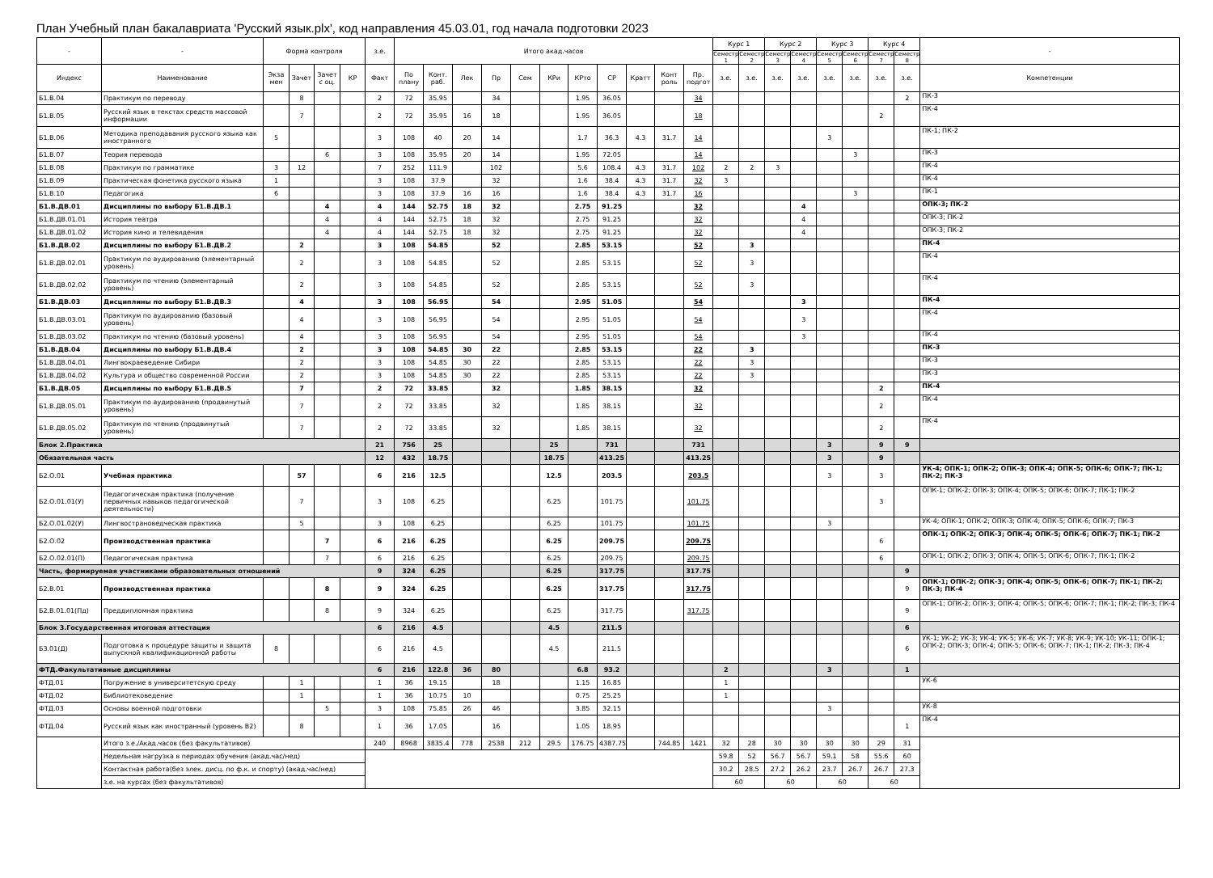План Учебный план бакалавриата 'Русский язык.plx', код направления 45.03.01, год начала подготовки 2023
| - | - | Форма контроля | | | | з.е. | Итого акад.часов | | | | | | | | | | | Курс 1 | | Курс 2 | | Курс 3 | | Курс 4 | | - |
| --- | --- | --- | --- | --- | --- | --- | --- | --- | --- | --- | --- | --- | --- | --- | --- | --- | --- | --- | --- | --- | --- | --- | --- | --- | --- | --- |
| | | | | | | | | | | | | | | | | | | Семестр 1 | Семестр 2 | Семестр 3 | Семестр 4 | Семестр 5 | Семестр 6 | Семестр 7 | Семестр 8 | |
| Индекс | Наименование | Экза мен | Зачет | Зачет с оц. | КР | Факт | По плану | Конт. раб. | Лек | Пр | Сем | КРи | КРто | СР | Кратт | Конт роль | Пр. подгот | з.е. | з.е. | з.е. | з.е. | з.е. | з.е. | з.е. | з.е. | Компетенции |
| Б1.В.04 | Практикум по переводу | | 8 | | | 2 | 72 | 35.95 | | 34 | | | 1.95 | 36.05 | | | 34 | | | | | | | | 2 | ПК-3 |
| Б1.В.05 | Русский язык в текстах средств массовой информации | | 7 | | | 2 | 72 | 35.95 | 16 | 18 | | | 1.95 | 36.05 | | | 18 | | | | | | | 2 | | ПК-4 |
| Б1.В.06 | Методика преподавания русского языка как иностранного | 5 | | | | 3 | 108 | 40 | 20 | 14 | | | 1.7 | 36.3 | 4.3 | 31.7 | 14 | | | | | 3 | | | | ПК-1; ПК-2 |
| Б1.В.07 | Теория перевода | | | 6 | | 3 | 108 | 35.95 | 20 | 14 | | | 1.95 | 72.05 | | | 14 | | | | | | 3 | | | ПК-3 |
| Б1.В.08 | Практикум по грамматике | 3 | 12 | | | 7 | 252 | 111.9 | | 102 | | | 5.6 | 108.4 | 4.3 | 31.7 | 102 | 2 | 2 | 3 | | | | | | ПК-4 |
| Б1.В.09 | Практическая фонетика русского языка | 1 | | | | 3 | 108 | 37.9 | | 32 | | | 1.6 | 38.4 | 4.3 | 31.7 | 32 | 3 | | | | | | | | ПК-4 |
| Б1.В.10 | Педагогика | 6 | | | | 3 | 108 | 37.9 | 16 | 16 | | | 1.6 | 38.4 | 4.3 | 31.7 | 16 | | | | | | 3 | | | ПК-1 |
| Б1.В.ДВ.01 | Дисциплины по выбору Б1.В.ДВ.1 | | | 4 | | 4 | 144 | 52.75 | 18 | 32 | | | 2.75 | 91.25 | | | 32 | | | | 4 | | | | | ОПК-3; ПК-2 |
| Б1.В.ДВ.01.01 | История театра | | | 4 | | 4 | 144 | 52.75 | 18 | 32 | | | 2.75 | 91.25 | | | 32 | | | | 4 | | | | | ОПК-3; ПК-2 |
| Б1.В.ДВ.01.02 | История кино и телевидения | | | 4 | | 4 | 144 | 52.75 | 18 | 32 | | | 2.75 | 91.25 | | | 32 | | | | 4 | | | | | ОПК-3; ПК-2 |
| Б1.В.ДВ.02 | Дисциплины по выбору Б1.В.ДВ.2 | | 2 | | | 3 | 108 | 54.85 | | 52 | | | 2.85 | 53.15 | | | 52 | | 3 | | | | | | | ПК-4 |
| Б1.В.ДВ.02.01 | Практикум по аудированию (элементарный уровень) | | 2 | | | 3 | 108 | 54.85 | | 52 | | | 2.85 | 53.15 | | | 52 | | 3 | | | | | | | ПК-4 |
| Б1.В.ДВ.02.02 | Практикум по чтению (элементарный уровень) | | 2 | | | 3 | 108 | 54.85 | | 52 | | | 2.85 | 53.15 | | | 52 | | 3 | | | | | | | ПК-4 |
| Б1.В.ДВ.03 | Дисциплины по выбору Б1.В.ДВ.3 | | 4 | | | 3 | 108 | 56.95 | | 54 | | | 2.95 | 51.05 | | | 54 | | | | 3 | | | | | ПК-4 |
| Б1.В.ДВ.03.01 | Практикум по аудированию (базовый уровень) | | 4 | | | 3 | 108 | 56.95 | | 54 | | | 2.95 | 51.05 | | | 54 | | | | 3 | | | | | ПК-4 |
| Б1.В.ДВ.03.02 | Практикум по чтению (базовый уровень) | | 4 | | | 3 | 108 | 56.95 | | 54 | | | 2.95 | 51.05 | | | 54 | | | | 3 | | | | | ПК-4 |
| Б1.В.ДВ.04 | Дисциплины по выбору Б1.В.ДВ.4 | | 2 | | | 3 | 108 | 54.85 | 30 | 22 | | | 2.85 | 53.15 | | | 22 | | 3 | | | | | | | ПК-3 |
| Б1.В.ДВ.04.01 | Лингвокраеведение Сибири | | 2 | | | 3 | 108 | 54.85 | 30 | 22 | | | 2.85 | 53.15 | | | 22 | | 3 | | | | | | | ПК-3 |
| Б1.В.ДВ.04.02 | Культура и общество современной России | | 2 | | | 3 | 108 | 54.85 | 30 | 22 | | | 2.85 | 53.15 | | | 22 | | 3 | | | | | | | ПК-3 |
| Б1.В.ДВ.05 | Дисциплины по выбору Б1.В.ДВ.5 | | 7 | | | 2 | 72 | 33.85 | | 32 | | | 1.85 | 38.15 | | | 32 | | | | | | | 2 | | ПК-4 |
| Б1.В.ДВ.05.01 | Практикум по аудированию (продвинутый уровень) | | 7 | | | 2 | 72 | 33.85 | | 32 | | | 1.85 | 38.15 | | | 32 | | | | | | | 2 | | ПК-4 |
| Б1.В.ДВ.05.02 | Практикум по чтению (продвинутый уровень) | | 7 | | | 2 | 72 | 33.85 | | 32 | | | 1.85 | 38.15 | | | 32 | | | | | | | 2 | | ПК-4 |
| Блок 2.Практика | | | | | | 21 | 756 | 25 | | | | 25 | | 731 | | | 731 | | | | | 3 | | 9 | 9 | |
| Обязательная часть | | | | | | 12 | 432 | 18.75 | | | | 18.75 | | 413.25 | | | 413.25 | | | | | 3 | | 9 | | |
| Б2.О.01 | Учебная практика | | 57 | | | 6 | 216 | 12.5 | | | | 12.5 | | 203.5 | | | 203.5 | | | | | 3 | | 3 | | УК-4; ОПК-1; ОПК-2; ОПК-3; ОПК-4; ОПК-5; ОПК-6; ОПК-7; ПК-1; ПК-2; ПК-3 |
| Б2.О.01.01(У) | Педагогическая практика (получение первичных навыков педагогической деятельности) | | 7 | | | 3 | 108 | 6.25 | | | | 6.25 | | 101.75 | | | 101.75 | | | | | | | 3 | | ОПК-1; ОПК-2; ОПК-3; ОПК-4; ОПК-5; ОПК-6; ОПК-7; ПК-1; ПК-2 |
| Б2.О.01.02(У) | Лингвострановедческая практика | | 5 | | | 3 | 108 | 6.25 | | | | 6.25 | | 101.75 | | | 101.75 | | | | | 3 | | | | УК-4; ОПК-1; ОПК-2; ОПК-3; ОПК-4; ОПК-5; ОПК-6; ОПК-7; ПК-3 |
| Б2.О.02 | Производственная практика | | | 7 | | 6 | 216 | 6.25 | | | | 6.25 | | 209.75 | | | 209.75 | | | | | | | 6 | | ОПК-1; ОПК-2; ОПК-3; ОПК-4; ОПК-5; ОПК-6; ОПК-7; ПК-1; ПК-2 |
| Б2.О.02.01(П) | Педагогическая практика | | | 7 | | 6 | 216 | 6.25 | | | | 6.25 | | 209.75 | | | 209.75 | | | | | | | 6 | | ОПК-1; ОПК-2; ОПК-3; ОПК-4; ОПК-5; ОПК-6; ОПК-7; ПК-1; ПК-2 |
| Часть, формируемая участниками образовательных отношений | | | | | | 9 | 324 | 6.25 | | | | 6.25 | | 317.75 | | | 317.75 | | | | | | | | 9 | |
| Б2.В.01 | Производственная практика | | | 8 | | 9 | 324 | 6.25 | | | | 6.25 | | 317.75 | | | 317.75 | | | | | | | | 9 | ОПК-1; ОПК-2; ОПК-3; ОПК-4; ОПК-5; ОПК-6; ОПК-7; ПК-1; ПК-2; ПК-3; ПК-4 |
| Б2.В.01.01(Пд) | Преддипломная практика | | | 8 | | 9 | 324 | 6.25 | | | | 6.25 | | 317.75 | | | 317.75 | | | | | | | | 9 | ОПК-1; ОПК-2; ОПК-3; ОПК-4; ОПК-5; ОПК-6; ОПК-7; ПК-1; ПК-2; ПК-3; ПК-4 |
| Блок 3.Государственная итоговая аттестация | | | | | | 6 | 216 | 4.5 | | | | 4.5 | | 211.5 | | | | | | | | | | | 6 | |
| Б3.01(Д) | Подготовка к процедуре защиты и защита выпускной квалификационной работы | 8 | | | | 6 | 216 | 4.5 | | | | 4.5 | | 211.5 | | | | | | | | | | | 6 | УК-1; УК-2; УК-3; УК-4; УК-5; УК-6; УК-7; УК-8; УК-9; УК-10; УК-11; ОПК-1; ОПК-2; ОПК-3; ОПК-4; ОПК-5; ОПК-6; ОПК-7; ПК-1; ПК-2; ПК-3; ПК-4 |
| ФТД.Факультативные дисциплины | | | | | | 6 | 216 | 122.8 | 36 | 80 | | | 6.8 | 93.2 | | | | 2 | | | | 3 | | | 1 | |
| ФТД.01 | Погружение в университетскую среду | | 1 | | | 1 | 36 | 19.15 | | 18 | | | 1.15 | 16.85 | | | | 1 | | | | | | | | УК-6 |
| ФТД.02 | Библиотековедение | | 1 | | | 1 | 36 | 10.75 | 10 | | | | 0.75 | 25.25 | | | | 1 | | | | | | | | |
| ФТД.03 | Основы военной подготовки | | | 5 | | 3 | 108 | 75.85 | 26 | 46 | | | 3.85 | 32.15 | | | | | | | | 3 | | | | УК-8 |
| ФТД.04 | Русский язык как иностранный (уровень В2) | | 8 | | | 1 | 36 | 17.05 | | 16 | | | 1.05 | 18.95 | | | | | | | | | | | 1 | ПК-4 |
| | Итого з.е./Акад.часов (без факультативов) | | | | | 240 | 8968 | 3835.4 | 778 | 2538 | 212 | 29.5 | 176.75 | 4387.75 | | 744.85 | 1421 | 32 | 28 | 30 | 30 | 30 | 30 | 29 | 31 | |
| | Недельная нагрузка в периодах обучения (акад.час/нед) | | | | | | | | | | | | | | | | | 59.8 | 52 | 56.7 | 56.7 | 59.1 | 58 | 55.6 | 60 | |
| | Контактная работа(без элек. дисц. по ф.к. и спорту) (акад.час/нед) | | | | | | | | | | | | | | | | | 30.2 | 28.5 | 27.2 | 26.2 | 23.7 | 26.7 | 26.7 | 27.3 | |
| | з.е. на курсах (без факультативов) | | | | | | | | | | | | | | | | | 60 | | 60 | | 60 | | 60 | | |